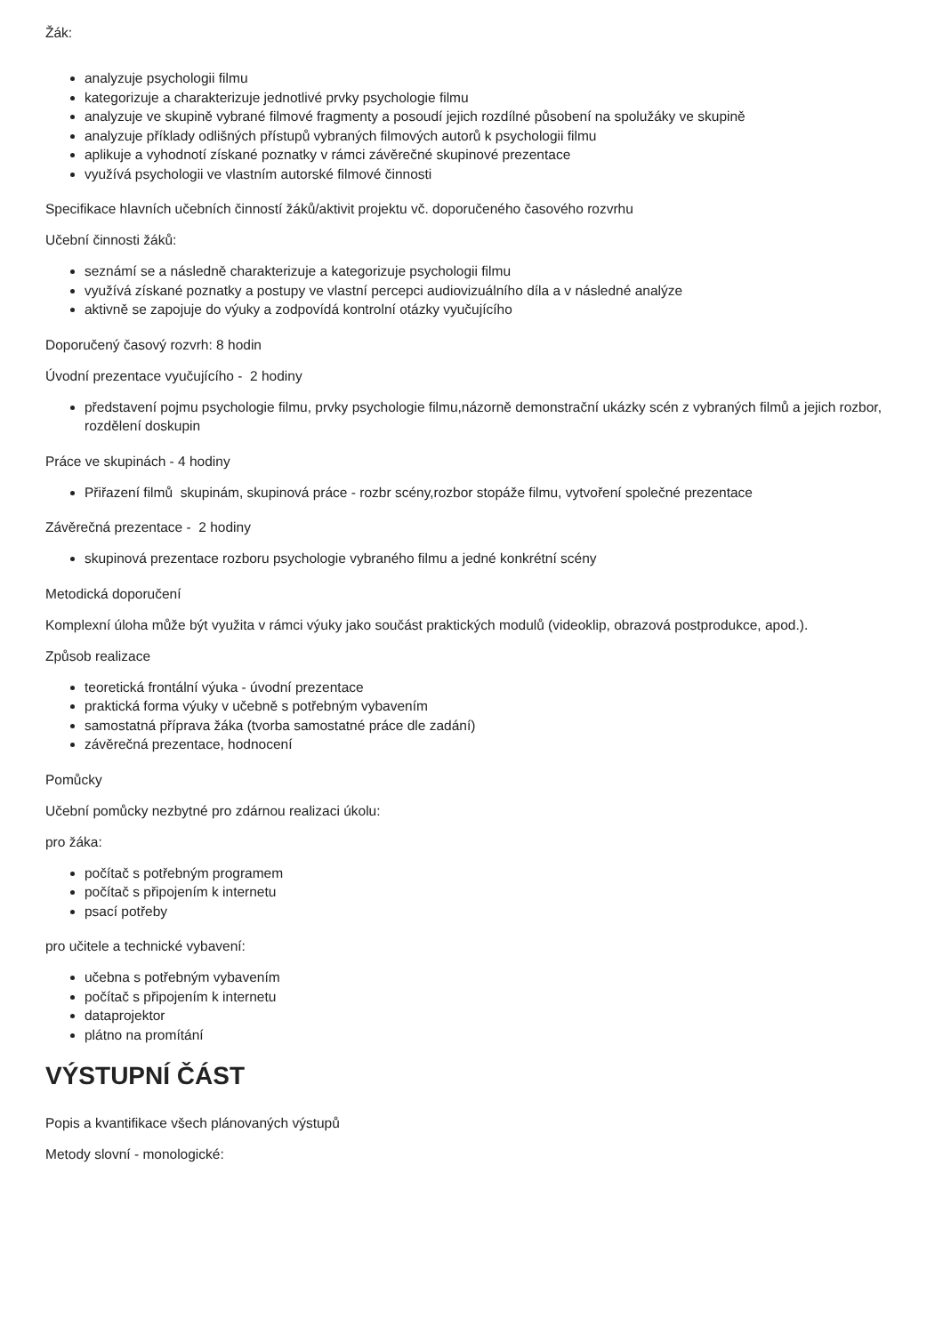Žák:
analyzuje psychologii filmu
kategorizuje a charakterizuje jednotlivé prvky psychologie filmu
analyzuje ve skupině vybrané filmové fragmenty a posoudí jejich rozdílné působení na spolužáky ve skupině
analyzuje příklady odlišných přístupů vybraných filmových autorů k psychologii filmu
aplikuje a vyhodnotí získané poznatky v rámci závěrečné skupinové prezentace
využívá psychologii ve vlastním autorské filmové činnosti
Specifikace hlavních učebních činností žáků/aktivit projektu vč. doporučeného časového rozvrhu
Učební činnosti žáků:
seznámí se a následně charakterizuje a kategorizuje psychologii filmu
využívá získané poznatky a postupy ve vlastní percepci audiovizuálního díla a v následné analýze
aktivně se zapojuje do výuky a zodpovídá kontrolní otázky vyučujícího
Doporučený časový rozvrh: 8 hodin
Úvodní prezentace vyučujícího - 2 hodiny
představení pojmu psychologie filmu, prvky psychologie filmu,názorně demonstrační ukázky scén z vybraných filmů a jejich rozbor, rozdělení doskupin
Práce ve skupinách - 4 hodiny
Přiřazení filmů skupinám, skupinová práce - rozbr scény,rozbor stopáže filmu, vytvoření společné prezentace
Závěrečná prezentace - 2 hodiny
skupinová prezentace rozboru psychologie vybraného filmu a jedné konkrétní scény
Metodická doporučení
Komplexní úloha může být využita v rámci výuky jako součást praktických modulů (videoklip, obrazová postprodukce, apod.).
Způsob realizace
teoretická frontální výuka - úvodní prezentace
praktická forma výuky v učebně s potřebným vybavením
samostatná příprava žáka (tvorba samostatné práce dle zadání)
závěrečná prezentace, hodnocení
Pomůcky
Učební pomůcky nezbytné pro zdárnou realizaci úkolu:
pro žáka:
počítač s potřebným programem
počítač s připojením k internetu
psací potřeby
pro učitele a technické vybavení:
učebna s potřebným vybavením
počítač s připojením k internetu
dataprojektor
plátno na promítání
VÝSTUPNÍ ČÁST
Popis a kvantifikace všech plánovaných výstupů
Metody slovní - monologické: